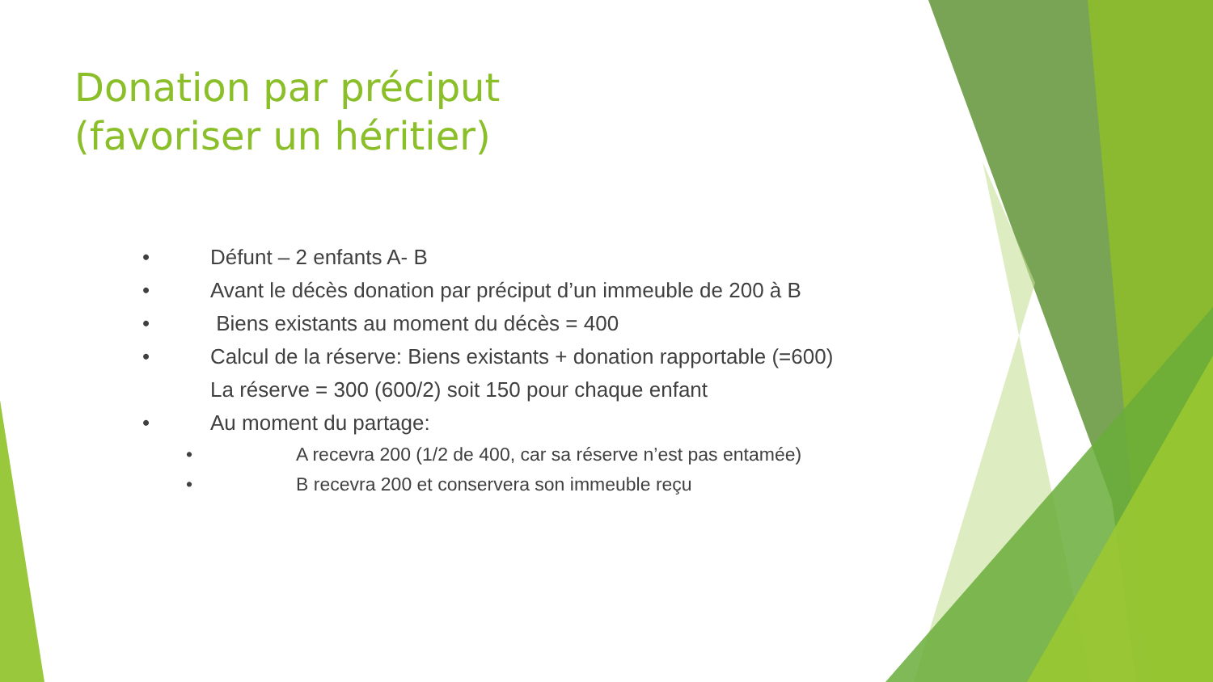Donation par préciput
(favoriser un héritier)
• Défunt – 2 enfants A- B
• Avant le décès donation par préciput d’un immeuble de 200 à B
• Biens existants au moment du décès = 400
• Calcul de la réserve: Biens existants + donation rapportable (=600)
La réserve = 300 (600/2) soit 150 pour chaque enfant
• Au moment du partage:
• A recevra 200 (1/2 de 400, car sa réserve n’est pas entamée)
• B recevra 200 et conservera son immeuble reçu